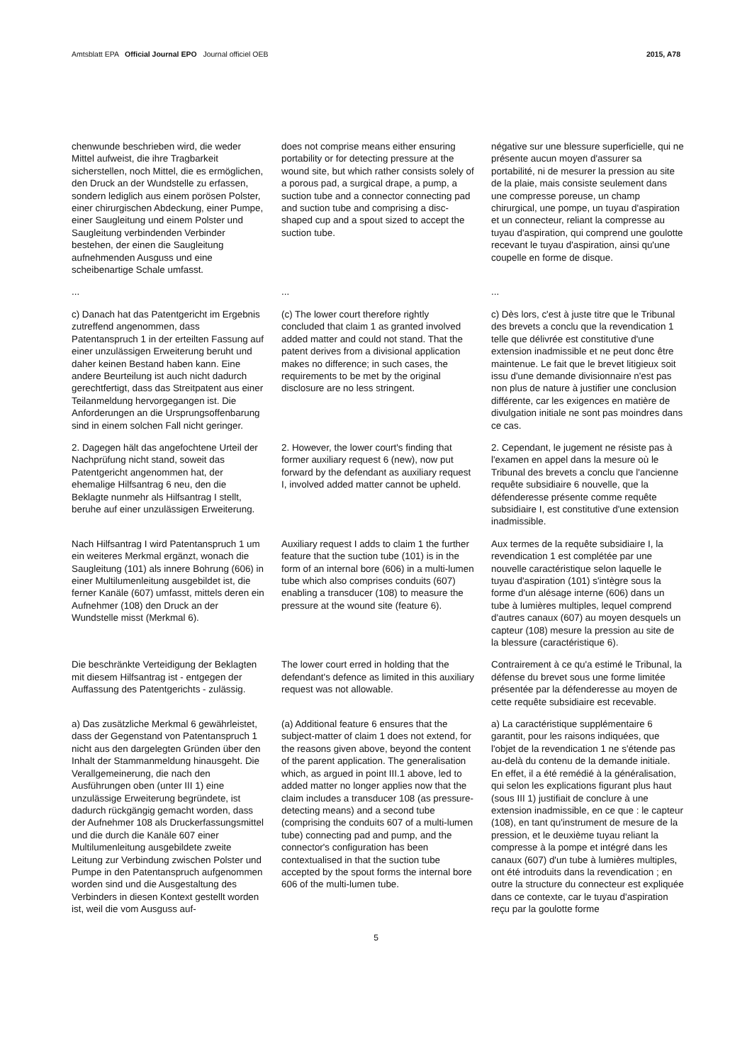Amtsblatt EPA Official Journal EPO Journal officiel OEB
2015, A78
chenwunde beschrieben wird, die weder Mittel aufweist, die ihre Tragbarkeit sicherstellen, noch Mittel, die es ermöglichen, den Druck an der Wundstelle zu erfassen, sondern lediglich aus einem porösen Polster, einer chirurgischen Abdeckung, einer Pumpe, einer Saugleitung und einem Polster und Saugleitung verbindenden Verbinder bestehen, der einen die Saugleitung aufnehmenden Ausguss und eine scheibenartige Schale umfasst.
does not comprise means either ensuring portability or for detecting pressure at the wound site, but which rather consists solely of a porous pad, a surgical drape, a pump, a suction tube and a connector connecting pad and suction tube and comprising a disc-shaped cup and a spout sized to accept the suction tube.
négative sur une blessure superficielle, qui ne présente aucun moyen d'assurer sa portabilité, ni de mesurer la pression au site de la plaie, mais consiste seulement dans une compresse poreuse, un champ chirurgical, une pompe, un tuyau d'aspiration et un connecteur, reliant la compresse au tuyau d'aspiration, qui comprend une goulotte recevant le tuyau d'aspiration, ainsi qu'une coupelle en forme de disque.
...
...
...
c) Danach hat das Patentgericht im Ergebnis zutreffend angenommen, dass Patentanspruch 1 in der erteilten Fassung auf einer unzulässigen Erweiterung beruht und daher keinen Bestand haben kann. Eine andere Beurteilung ist auch nicht dadurch gerechtfertigt, dass das Streitpatent aus einer Teilanmeldung hervorgegangen ist. Die Anforderungen an die Ursprungsoffenbarung sind in einem solchen Fall nicht geringer.
(c) The lower court therefore rightly concluded that claim 1 as granted involved added matter and could not stand. That the patent derives from a divisional application makes no difference; in such cases, the requirements to be met by the original disclosure are no less stringent.
c) Dès lors, c'est à juste titre que le Tribunal des brevets a conclu que la revendication 1 telle que délivrée est constitutive d'une extension inadmissible et ne peut donc être maintenue. Le fait que le brevet litigieux soit issu d'une demande divisionnaire n'est pas non plus de nature à justifier une conclusion différente, car les exigences en matière de divulgation initiale ne sont pas moindres dans ce cas.
2. Dagegen hält das angefochtene Urteil der Nachprüfung nicht stand, soweit das Patentgericht angenommen hat, der ehemalige Hilfsantrag 6 neu, den die Beklagte nunmehr als Hilfsantrag I stellt, beruhe auf einer unzulässigen Erweiterung.
2. However, the lower court's finding that former auxiliary request 6 (new), now put forward by the defendant as auxiliary request I, involved added matter cannot be upheld.
2. Cependant, le jugement ne résiste pas à l'examen en appel dans la mesure où le Tribunal des brevets a conclu que l'ancienne requête subsidiaire 6 nouvelle, que la défenderesse présente comme requête subsidiaire I, est constitutive d'une extension inadmissible.
Nach Hilfsantrag I wird Patentanspruch 1 um ein weiteres Merkmal ergänzt, wonach die Saugleitung (101) als innere Bohrung (606) in einer Multilumenleitung ausgebildet ist, die ferner Kanäle (607) umfasst, mittels deren ein Aufnehmer (108) den Druck an der Wundstelle misst (Merkmal 6).
Auxiliary request I adds to claim 1 the further feature that the suction tube (101) is in the form of an internal bore (606) in a multi-lumen tube which also comprises conduits (607) enabling a transducer (108) to measure the pressure at the wound site (feature 6).
Aux termes de la requête subsidiaire I, la revendication 1 est complétée par une nouvelle caractéristique selon laquelle le tuyau d'aspiration (101) s'intègre sous la forme d'un alésage interne (606) dans un tube à lumières multiples, lequel comprend d'autres canaux (607) au moyen desquels un capteur (108) mesure la pression au site de la blessure (caractéristique 6).
Die beschränkte Verteidigung der Beklagten mit diesem Hilfsantrag ist - entgegen der Auffassung des Patentgerichts - zulässig.
The lower court erred in holding that the defendant's defence as limited in this auxiliary request was not allowable.
Contrairement à ce qu'a estimé le Tribunal, la défense du brevet sous une forme limitée présentée par la défenderesse au moyen de cette requête subsidiaire est recevable.
a) Das zusätzliche Merkmal 6 gewährleistet, dass der Gegenstand von Patentanspruch 1 nicht aus den dargelegten Gründen über den Inhalt der Stammanmeldung hinausgeht. Die Verallgemeinerung, die nach den Ausführungen oben (unter III 1) eine unzulässige Erweiterung begründete, ist dadurch rückgängig gemacht worden, dass der Aufnehmer 108 als Druckerfassungsmittel und die durch die Kanäle 607 einer Multilumenleitung ausgebildete zweite Leitung zur Verbindung zwischen Polster und Pumpe in den Patentanspruch aufgenommen worden sind und die Ausgestaltung des Verbinders in diesen Kontext gestellt worden ist, weil die vom Ausguss auf-
(a) Additional feature 6 ensures that the subject-matter of claim 1 does not extend, for the reasons given above, beyond the content of the parent application. The generalisation which, as argued in point III.1 above, led to added matter no longer applies now that the claim includes a transducer 108 (as pressure-detecting means) and a second tube (comprising the conduits 607 of a multi-lumen tube) connecting pad and pump, and the connector's configuration has been contextualised in that the suction tube accepted by the spout forms the internal bore 606 of the multi-lumen tube.
a) La caractéristique supplémentaire 6 garantit, pour les raisons indiquées, que l'objet de la revendication 1 ne s'étende pas au-delà du contenu de la demande initiale. En effet, il a été remédié à la généralisation, qui selon les explications figurant plus haut (sous III 1) justifiait de conclure à une extension inadmissible, en ce que : le capteur (108), en tant qu'instrument de mesure de la pression, et le deuxième tuyau reliant la compresse à la pompe et intégré dans les canaux (607) d'un tube à lumières multiples, ont été introduits dans la revendication ; en outre la structure du connecteur est expliquée dans ce contexte, car le tuyau d'aspiration reçu par la goulotte forme
5